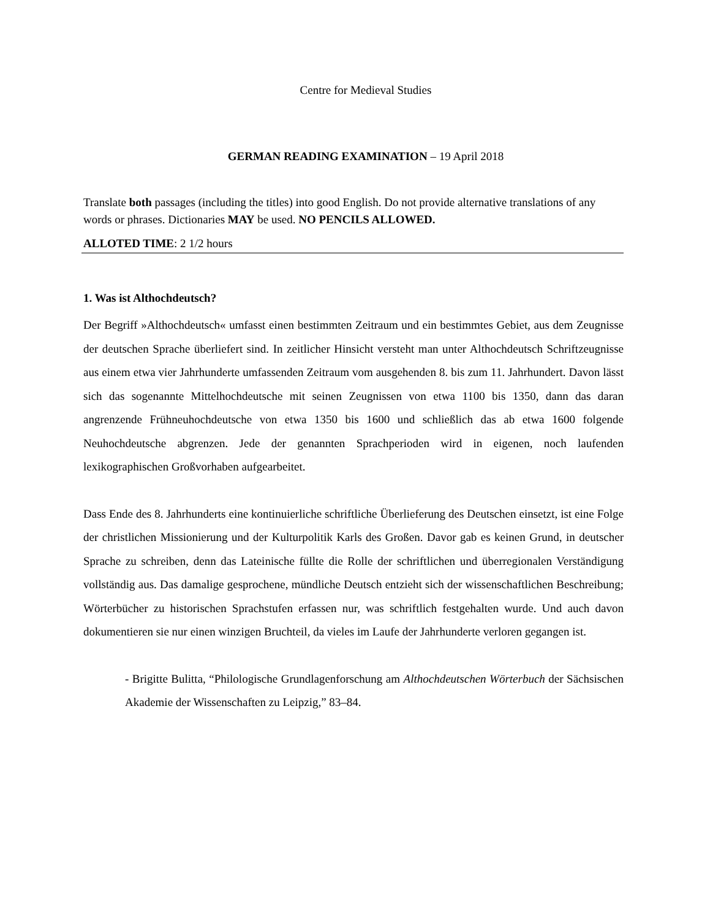Centre for Medieval Studies
GERMAN READING EXAMINATION – 19 April 2018
Translate both passages (including the titles) into good English. Do not provide alternative translations of any words or phrases. Dictionaries MAY be used. NO PENCILS ALLOWED.
ALLOTED TIME: 2 1/2 hours
1. Was ist Althochdeutsch?
Der Begriff »Althochdeutsch« umfasst einen bestimmten Zeitraum und ein bestimmtes Gebiet, aus dem Zeugnisse der deutschen Sprache überliefert sind. In zeitlicher Hinsicht versteht man unter Althochdeutsch Schriftzeugnisse aus einem etwa vier Jahrhunderte umfassenden Zeitraum vom ausgehenden 8. bis zum 11. Jahrhundert. Davon lässt sich das sogenannte Mittelhochdeutsche mit seinen Zeugnissen von etwa 1100 bis 1350, dann das daran angrenzende Frühneuhochdeutsche von etwa 1350 bis 1600 und schließlich das ab etwa 1600 folgende Neuhochdeutsche abgrenzen. Jede der genannten Sprachperioden wird in eigenen, noch laufenden lexikographischen Großvorhaben aufgearbeitet.
Dass Ende des 8. Jahrhunderts eine kontinuierliche schriftliche Überlieferung des Deutschen einsetzt, ist eine Folge der christlichen Missionierung und der Kulturpolitik Karls des Großen. Davor gab es keinen Grund, in deutscher Sprache zu schreiben, denn das Lateinische füllte die Rolle der schriftlichen und überregionalen Verständigung vollständig aus. Das damalige gesprochene, mündliche Deutsch entzieht sich der wissenschaftlichen Beschreibung; Wörterbücher zu historischen Sprachstufen erfassen nur, was schriftlich festgehalten wurde. Und auch davon dokumentieren sie nur einen winzigen Bruchteil, da vieles im Laufe der Jahrhunderte verloren gegangen ist.
- Brigitte Bulitta, “Philologische Grundlagenforschung am Althochdeutschen Wörterbuch der Sächsischen Akademie der Wissenschaften zu Leipzig,” 83–84.